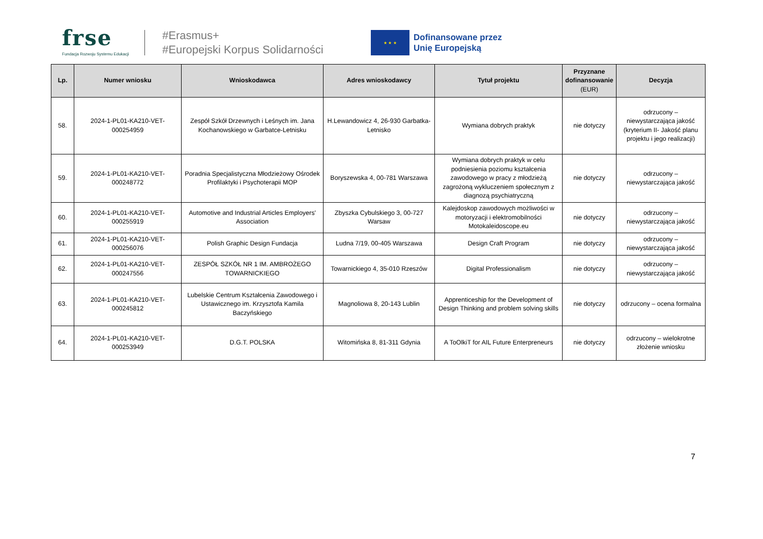frse
Fundacja Rozwoju Systemu Edukacji
#Erasmus+
#Europejski Korpus Solidarności
★ ★ ★
Dofinansowane przez
Unię Europejską
| Lp. | Numer wniosku | Wnioskodawca | Adres wnioskodawcy | Tytuł projektu | Przyznane dofinansowanie (EUR) | Decyzja |
| --- | --- | --- | --- | --- | --- | --- |
| 58. | 2024-1-PL01-KA210-VET-000254959 | Zespół Szkół Drzewnych i Leśnych im. Jana Kochanowskiego w Garbatce-Letnisku | H.Lewandowicz 4, 26-930 Garbatka-Letnisko | Wymiana dobrych praktyk | nie dotyczy | odrzucony – niewystarczająca jakość (kryterium II- Jakość planu projektu i jego realizacji) |
| 59. | 2024-1-PL01-KA210-VET-000248772 | Poradnia Specjalistyczna Młodzieżowy Ośrodek Profilaktyki i Psychoterapii MOP | Boryszewska 4, 00-781 Warszawa | Wymiana dobrych praktyk w celu podniesienia poziomu kształcenia zawodowego w pracy z młodzieżą zagrożoną wykluczeniem społecznym z diagnozą psychiatryczną | nie dotyczy | odrzucony – niewystarczająca jakość |
| 60. | 2024-1-PL01-KA210-VET-000255919 | Automotive and Industrial Articles Employers' Association | Zbyszka Cybulskiego 3, 00-727 Warsaw | Kalejdoskop zawodowych możliwości w motoryzacji i elektromobilności Motokaleidoscope.eu | nie dotyczy | odrzucony – niewystarczająca jakość |
| 61. | 2024-1-PL01-KA210-VET-000256076 | Polish Graphic Design Fundacja | Ludna 7/19, 00-405 Warszawa | Design Craft Program | nie dotyczy | odrzucony – niewystarczająca jakość |
| 62. | 2024-1-PL01-KA210-VET-000247556 | ZESPÓŁ SZKÓŁ NR 1 IM. AMBROŻEGO TOWARNICKIEGO | Towarnickiego 4, 35-010 Rzeszów | Digital Professionalism | nie dotyczy | odrzucony – niewystarczająca jakość |
| 63. | 2024-1-PL01-KA210-VET-000245812 | Lubelskie Centrum Kształcenia Zawodowego i Ustawicznego im. Krzysztofa Kamila Baczyńskiego | Magnoliowa 8, 20-143 Lublin | Apprenticeship for the Development of Design Thinking and problem solving skills | nie dotyczy | odrzucony – ocena formalna |
| 64. | 2024-1-PL01-KA210-VET-000253949 | D.G.T. POLSKA | Witomińska 8, 81-311 Gdynia | A ToOlkiT for AIL Future Enterpreneurs | nie dotyczy | odrzucony – wielokrotne złożenie wniosku |
7